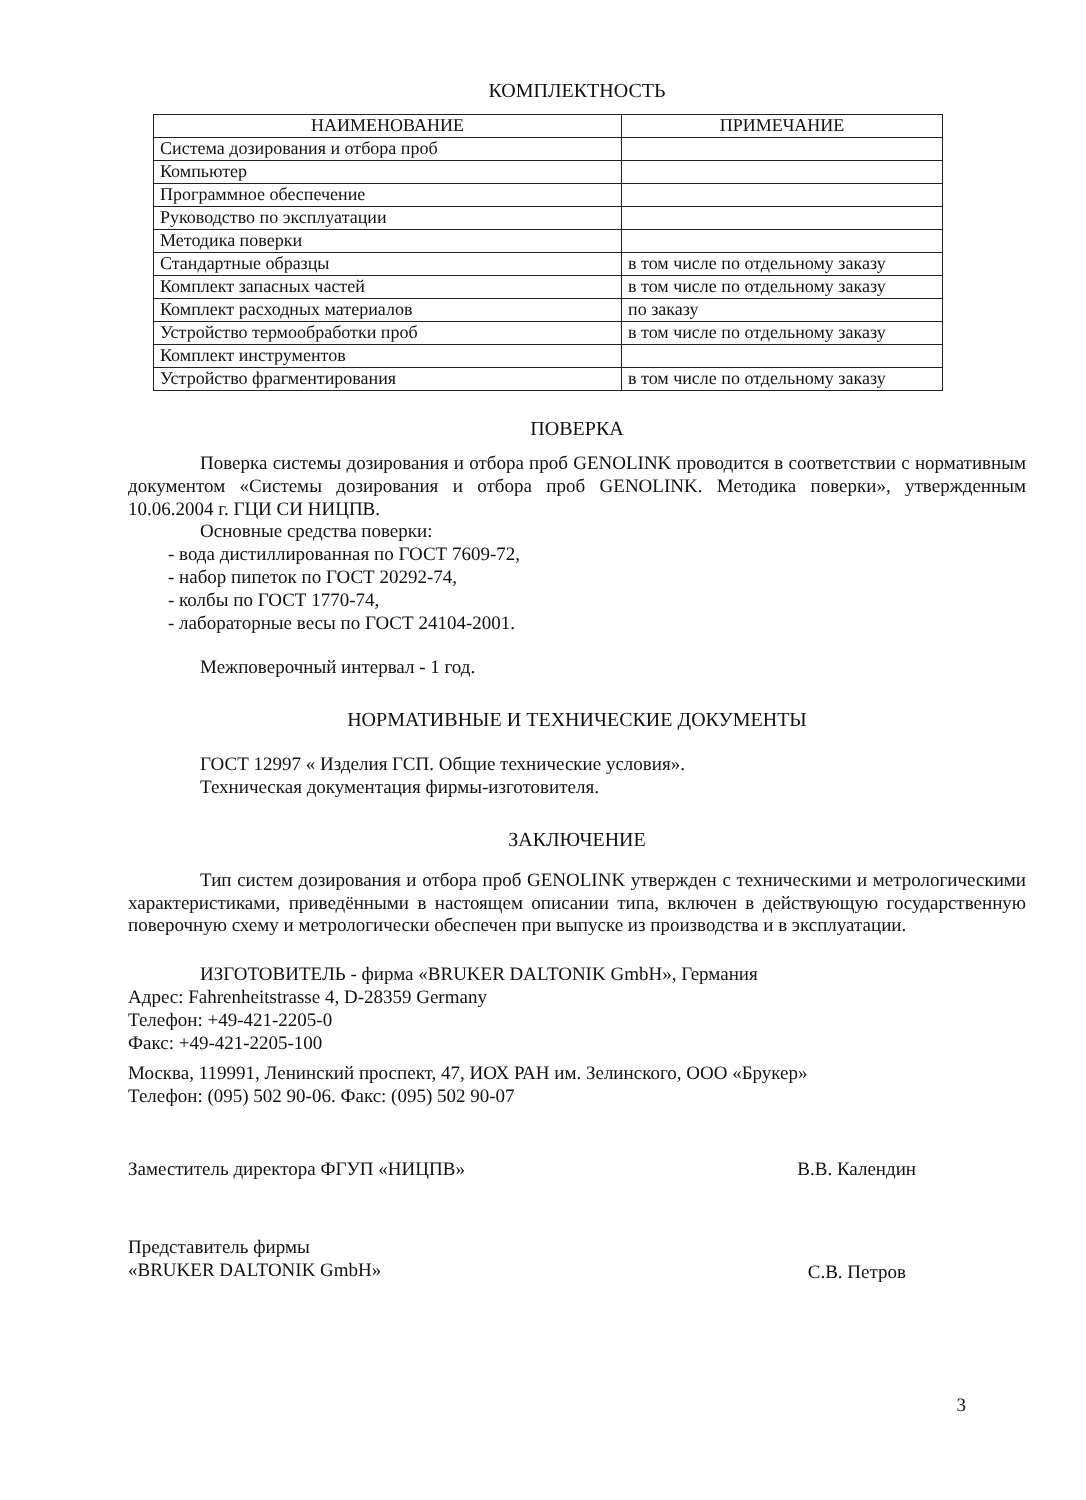КОМПЛЕКТНОСТЬ
| НАИМЕНОВАНИЕ | ПРИМЕЧАНИЕ |
| --- | --- |
| Система дозирования и отбора проб | |
| Компьютер | |
| Программное обеспечение | |
| Руководство по эксплуатации | |
| Методика поверки | |
| Стандартные образцы | в том числе по отдельному заказу |
| Комплект запасных частей | в том числе по отдельному заказу |
| Комплект расходных материалов | по заказу |
| Устройство термообработки проб | в том числе по отдельному заказу |
| Комплект инструментов | |
| Устройство фрагментирования | в том числе по отдельному заказу |
ПОВЕРКА
Поверка системы дозирования и отбора проб GENOLINK проводится в соответствии с нормативным документом «Системы дозирования и отбора проб GENOLINK. Методика поверки», утвержденным 10.06.2004 г. ГЦИ СИ НИЦПВ.
Основные средства поверки:
- вода дистиллированная по ГОСТ 7609-72,
- набор пипеток по ГОСТ 20292-74,
- колбы по ГОСТ 1770-74,
- лабораторные весы по ГОСТ 24104-2001.
Межповерочный интервал - 1 год.
НОРМАТИВНЫЕ И ТЕХНИЧЕСКИЕ ДОКУМЕНТЫ
ГОСТ 12997 « Изделия ГСП. Общие технические условия».
Техническая документация фирмы-изготовителя.
ЗАКЛЮЧЕНИЕ
Тип систем дозирования и отбора проб GENOLINK утвержден с техническими и метрологическими характеристиками, приведёнными в настоящем описании типа, включен в действующую государственную поверочную схему и метрологически обеспечен при выпуске из производства и в эксплуатации.
ИЗГОТОВИТЕЛЬ - фирма «BRUKER DALTONIK GmbH», Германия
Адрес: Fahrenheitstrasse 4, D-28359 Germany
Телефон: +49-421-2205-0
Факс: +49-421-2205-100
Москва, 119991, Ленинский проспект, 47, ИОХ РАН им. Зелинского, ООО «Брукер»
Телефон: (095) 502 90-06. Факс: (095) 502 90-07
Заместитель директора ФГУП «НИЦПВ» В.В. Календин
Представитель фирмы
«BRUKER DALTONIK GmbH» С.В. Петров
3